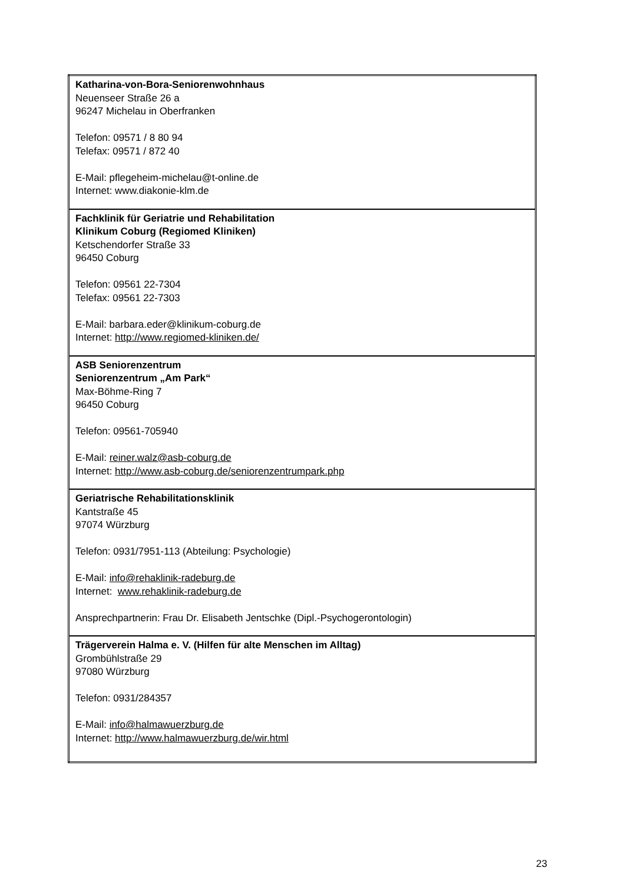| Katharina-von-Bora-Seniorenwohnhaus Neuenseer Straße 26 a 96247 Michelau in Oberfranken Telefon: 09571 / 8 80 94 Telefax: 09571 / 872 40 E-Mail: pflegeheim-michelau@t-online.de Internet: www.diakonie-klm.de |
| Fachklinik für Geriatrie und Rehabilitation Klinikum Coburg (Regiomed Kliniken) Ketschendorfer Straße 33 96450 Coburg Telefon: 09561 22-7304 Telefax: 09561 22-7303 E-Mail: barbara.eder@klinikum-coburg.de Internet: http://www.regiomed-kliniken.de/ |
| ASB Seniorenzentrum Seniorenzentrum „Am Park“ Max-Böhme-Ring 7 96450 Coburg Telefon: 09561-705940 E-Mail: reiner.walz@asb-coburg.de Internet: http://www.asb-coburg.de/seniorenzentrumpark.php |
| Geriatrische Rehabilitationsklinik Kantstraße 45 97074 Würzburg Telefon: 0931/7951-113 (Abteilung: Psychologie) E-Mail: info@rehaklinik-radeburg.de Internet: www.rehaklinik-radeburg.de Ansprechpartnerin: Frau Dr. Elisabeth Jentschke (Dipl.-Psychogerontologin) |
| Trägerverein Halma e. V. (Hilfen für alte Menschen im Alltag) Grombühlstraße 29 97080 Würzburg Telefon: 0931/284357 E-Mail: info@halmawuerzburg.de Internet: http://www.halmawuerzburg.de/wir.html |
23